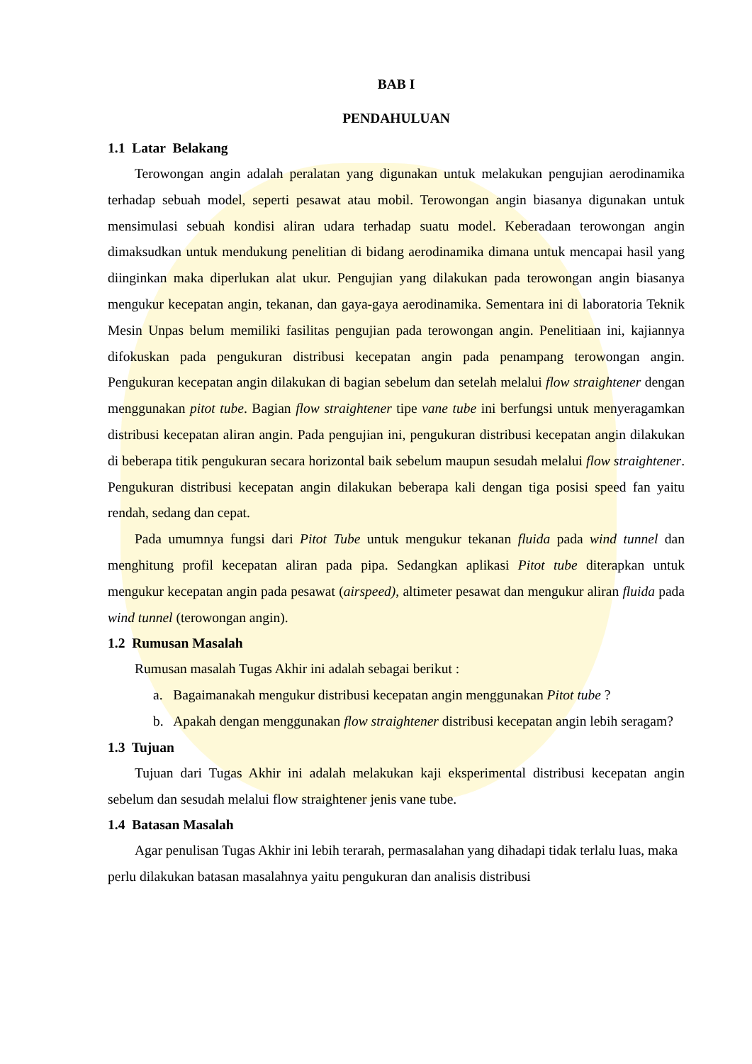BAB I
PENDAHULUAN
1.1 Latar Belakang
Terowongan angin adalah peralatan yang digunakan untuk melakukan pengujian aerodinamika terhadap sebuah model, seperti pesawat atau mobil. Terowongan angin biasanya digunakan untuk mensimulasi sebuah kondisi aliran udara terhadap suatu model. Keberadaan terowongan angin dimaksudkan untuk mendukung penelitian di bidang aerodinamika dimana untuk mencapai hasil yang diinginkan maka diperlukan alat ukur. Pengujian yang dilakukan pada terowongan angin biasanya mengukur kecepatan angin, tekanan, dan gaya-gaya aerodinamika. Sementara ini di laboratoria Teknik Mesin Unpas belum memiliki fasilitas pengujian pada terowongan angin. Penelitiaan ini, kajiannya difokuskan pada pengukuran distribusi kecepatan angin pada penampang terowongan angin. Pengukuran kecepatan angin dilakukan di bagian sebelum dan setelah melalui flow straightener dengan menggunakan pitot tube. Bagian flow straightener tipe vane tube ini berfungsi untuk menyeragamkan distribusi kecepatan aliran angin. Pada pengujian ini, pengukuran distribusi kecepatan angin dilakukan di beberapa titik pengukuran secara horizontal baik sebelum maupun sesudah melalui flow straightener. Pengukuran distribusi kecepatan angin dilakukan beberapa kali dengan tiga posisi speed fan yaitu rendah, sedang dan cepat.
Pada umumnya fungsi dari Pitot Tube untuk mengukur tekanan fluida pada wind tunnel dan menghitung profil kecepatan aliran pada pipa. Sedangkan aplikasi Pitot tube diterapkan untuk mengukur kecepatan angin pada pesawat (airspeed), altimeter pesawat dan mengukur aliran fluida pada wind tunnel (terowongan angin).
1.2 Rumusan Masalah
Rumusan masalah Tugas Akhir ini adalah sebagai berikut :
a. Bagaimanakah mengukur distribusi kecepatan angin menggunakan Pitot tube ?
b. Apakah dengan menggunakan flow straightener distribusi kecepatan angin lebih seragam?
1.3 Tujuan
Tujuan dari Tugas Akhir ini adalah melakukan kaji eksperimental distribusi kecepatan angin sebelum dan sesudah melalui flow straightener jenis vane tube.
1.4 Batasan Masalah
Agar penulisan Tugas Akhir ini lebih terarah, permasalahan yang dihadapi tidak terlalu luas, maka perlu dilakukan batasan masalahnya yaitu pengukuran dan analisis distribusi